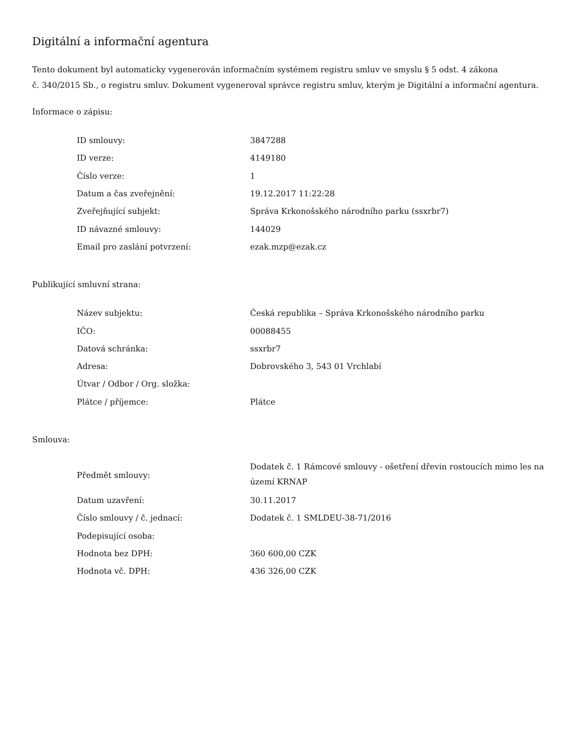Digitální a informační agentura
Tento dokument byl automaticky vygenerován informačním systémem registru smluv ve smyslu § 5 odst. 4 zákona
č. 340/2015 Sb., o registru smluv. Dokument vygeneroval správce registru smluv, kterým je Digitální a informační agentura.
Informace o zápisu:
| ID smlouvy: | 3847288 |
| ID verze: | 4149180 |
| Číslo verze: | 1 |
| Datum a čas zveřejnění: | 19.12.2017 11:22:28 |
| Zveřejňující subjekt: | Správa Krkonošského národního parku (ssxrbr7) |
| ID návazné smlouvy: | 144029 |
| Email pro zaslání potvrzení: | ezak.mzp@ezak.cz |
Publikující smluvní strana:
| Název subjektu: | Česká republika – Správa Krkonošského národního parku |
| IČO: | 00088455 |
| Datová schránka: | ssxrbr7 |
| Adresa: | Dobrovského 3, 543 01 Vrchlabí |
| Útvar / Odbor / Org. složka: | |
| Plátce / příjemce: | Plátce |
Smlouva:
| Předmět smlouvy: | Dodatek č. 1 Rámcové smlouvy - ošetření dřevin rostoucích mimo les na území KRNAP |
| Datum uzavření: | 30.11.2017 |
| Číslo smlouvy / č. jednací: | Dodatek č. 1 SMLDEU-38-71/2016 |
| Podepisující osoba: | |
| Hodnota bez DPH: | 360 600,00 CZK |
| Hodnota vč. DPH: | 436 326,00 CZK |